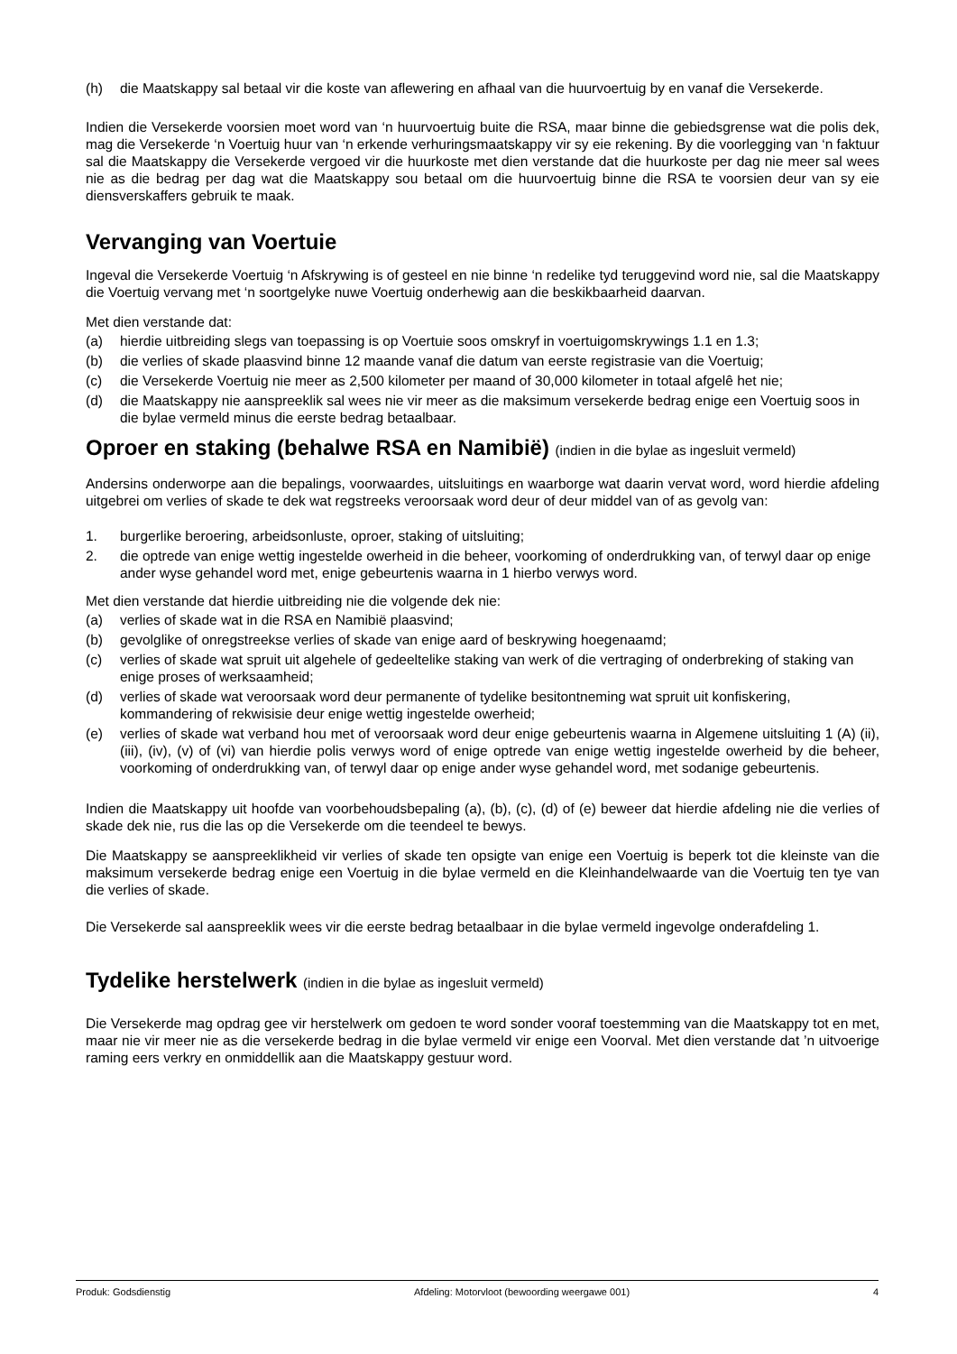(h) die Maatskappy sal betaal vir die koste van aflewering en afhaal van die huurvoertuig by en vanaf die Versekerde.
Indien die Versekerde voorsien moet word van ‘n huurvoertuig buite die RSA, maar binne die gebiedsgrense wat die polis dek, mag die Versekerde ‘n Voertuig huur van ‘n erkende verhuringsmaatskappy vir sy eie rekening. By die voorlegging van ‘n faktuur sal die Maatskappy die Versekerde vergoed vir die huurkoste met dien verstande dat die huurkoste per dag nie meer sal wees nie as die bedrag per dag wat die Maatskappy sou betaal om die huurvoertuig binne die RSA te voorsien deur van sy eie diensverskaffers gebruik te maak.
Vervanging van Voertuie
Ingeval die Versekerde Voertuig ‘n Afskrywing is of gesteel en nie binne ‘n redelike tyd teruggevind word nie, sal die Maatskappy die Voertuig vervang met ‘n soortgelyke nuwe Voertuig onderhewig aan die beskikbaarheid daarvan.
Met dien verstande dat:
(a) hierdie uitbreiding slegs van toepassing is op Voertuie soos omskryf in voertuigomskrywings 1.1 en 1.3;
(b) die verlies of skade plaasvind binne 12 maande vanaf die datum van eerste registrasie van die Voertuig;
(c) die Versekerde Voertuig nie meer as 2,500 kilometer per maand of 30,000 kilometer in totaal afgelê het nie;
(d) die Maatskappy nie aanspreeklik sal wees nie vir meer as die maksimum versekerde bedrag enige een Voertuig soos in die bylae vermeld minus die eerste bedrag betaalbaar.
Oproer en staking (behalwe RSA en Namibië) (indien in die bylae as ingesluit vermeld)
Andersins onderworpe aan die bepalings, voorwaardes, uitsluitings en waarborge wat daarin vervat word, word hierdie afdeling uitgebrei om verlies of skade te dek wat regstreeks veroorsaak word deur of deur middel van of as gevolg van:
1. burgerlike beroering, arbeidsonluste, oproer, staking of uitsluiting;
2. die optrede van enige wettig ingestelde owerheid in die beheer, voorkoming of onderdrukking van, of terwyl daar op enige ander wyse gehandel word met, enige gebeurtenis waarna in 1 hierbo verwys word.
Met dien verstande dat hierdie uitbreiding nie die volgende dek nie:
(a) verlies of skade wat in die RSA en Namibië plaasvind;
(b) gevolglike of onregstreekse verlies of skade van enige aard of beskrywing hoegenaamd;
(c) verlies of skade wat spruit uit algehele of gedeeltelike staking van werk of die vertraging of onderbreking of staking van enige proses of werksaamheid;
(d) verlies of skade wat veroorsaak word deur permanente of tydelike besitontneming wat spruit uit konfiskering, kommandering of rekwisisie deur enige wettig ingestelde owerheid;
(e) verlies of skade wat verband hou met of veroorsaak word deur enige gebeurtenis waarna in Algemene uitsluiting 1 (A) (ii), (iii), (iv), (v) of (vi) van hierdie polis verwys word of enige optrede van enige wettig ingestelde owerheid by die beheer, voorkoming of onderdrukking van, of terwyl daar op enige ander wyse gehandel word, met sodanige gebeurtenis.
Indien die Maatskappy uit hoofde van voorbehoudsbepaling (a), (b), (c), (d) of (e) beweer dat hierdie afdeling nie die verlies of skade dek nie, rus die las op die Versekerde om die teendeel te bewys.
Die Maatskappy se aanspreeklikheid vir verlies of skade ten opsigte van enige een Voertuig is beperk tot die kleinste van die maksimum versekerde bedrag enige een Voertuig in die bylae vermeld en die Kleinhandelwaarde van die Voertuig ten tye van die verlies of skade.
Die Versekerde sal aanspreeklik wees vir die eerste bedrag betaalbaar in die bylae vermeld ingevolge onderafdeling 1.
Tydelike herstelwerk (indien in die bylae as ingesluit vermeld)
Die Versekerde mag opdrag gee vir herstelwerk om gedoen te word sonder vooraf toestemming van die Maatskappy tot en met, maar nie vir meer nie as die versekerde bedrag in die bylae vermeld vir enige een Voorval. Met dien verstande dat ’n uitvoerige raming eers verkry en onmiddellik aan die Maatskappy gestuur word.
Produk: Godsdienstig Afdeling: Motorvloot (bewoording weergawe 001) 4